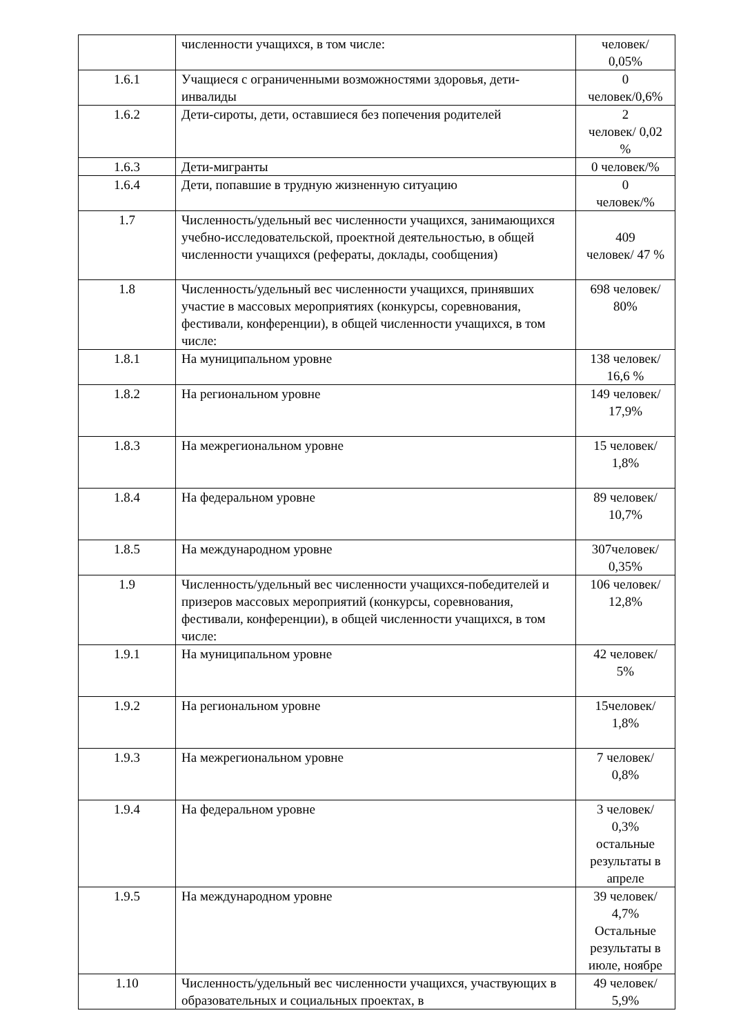| | численности учащихся, в том числе: | человек/ 0,05% |
| 1.6.1 | Учащиеся с ограниченными возможностями здоровья, дети-инвалиды | 0 человек/0,6% |
| 1.6.2 | Дети-сироты, дети, оставшиеся без попечения родителей | 2 человек/ 0,02 % |
| 1.6.3 | Дети-мигранты | 0 человек/% |
| 1.6.4 | Дети, попавшие в трудную жизненную ситуацию | 0 человек/% |
| 1.7 | Численность/удельный вес численности учащихся, занимающихся учебно-исследовательской, проектной деятельностью, в общей численности учащихся (рефераты, доклады, сообщения) | 409 человек/ 47 % |
| 1.8 | Численность/удельный вес численности учащихся, принявших участие в массовых мероприятиях (конкурсы, соревнования, фестивали, конференции), в общей численности учащихся, в том числе: | 698 человек/ 80% |
| 1.8.1 | На муниципальном уровне | 138 человек/ 16,6 % |
| 1.8.2 | На региональном уровне | 149 человек/ 17,9% |
| 1.8.3 | На межрегиональном уровне | 15 человек/ 1,8% |
| 1.8.4 | На федеральном уровне | 89 человек/ 10,7% |
| 1.8.5 | На международном уровне | 307человек/ 0,35% |
| 1.9 | Численность/удельный вес численности учащихся-победителей и призеров массовых мероприятий (конкурсы, соревнования, фестивали, конференции), в общей численности учащихся, в том числе: | 106 человек/ 12,8% |
| 1.9.1 | На муниципальном уровне | 42 человек/ 5% |
| 1.9.2 | На региональном уровне | 15человек/ 1,8% |
| 1.9.3 | На межрегиональном уровне | 7 человек/ 0,8% |
| 1.9.4 | На федеральном уровне | 3 человек/ 0,3% остальные результаты в апреле |
| 1.9.5 | На международном уровне | 39 человек/ 4,7% Остальные результаты в июле, ноябре |
| 1.10 | Численность/удельный вес численности учащихся, участвующих в образовательных и социальных проектах, в | 49 человек/ 5,9% |